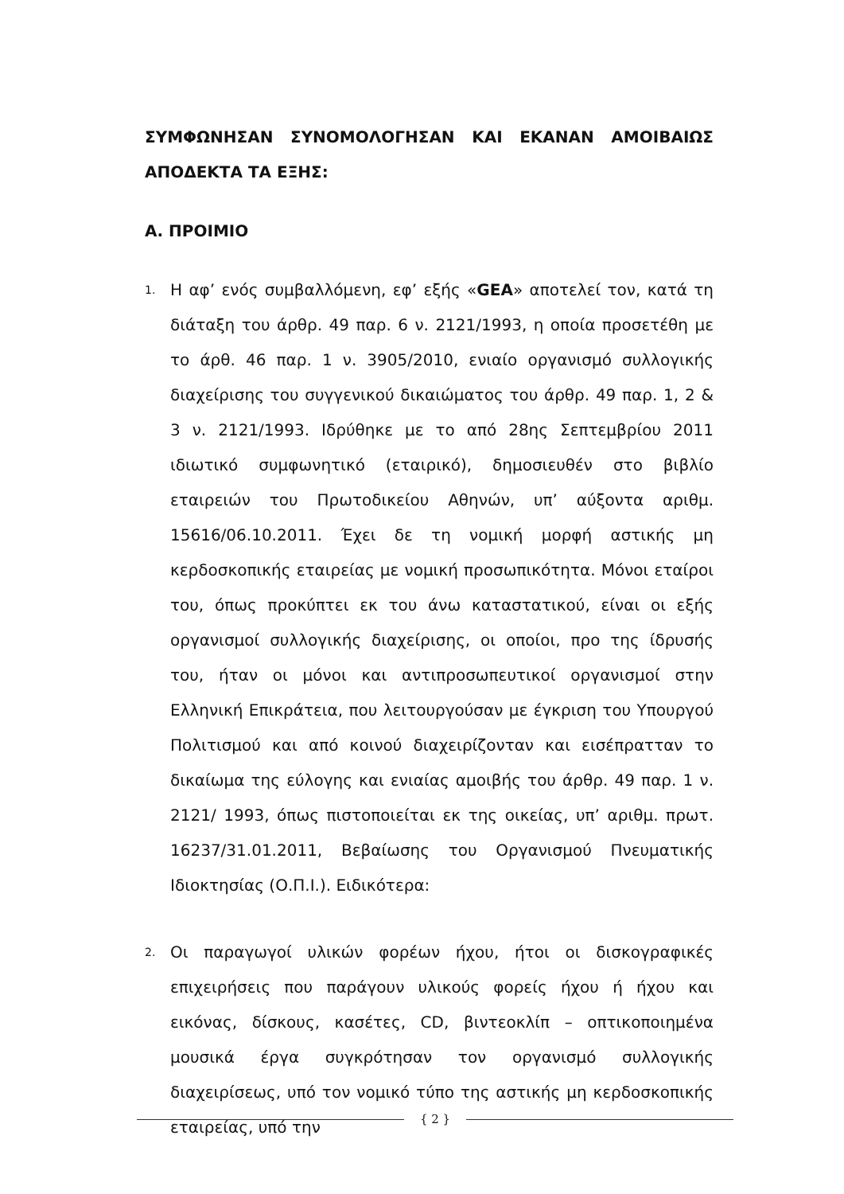ΣΥΜΦΩΝΗΣΑΝ ΣΥΝΟΜΟΛΟΓΗΣΑΝ ΚΑΙ ΕΚΑΝΑΝ ΑΜΟΙΒΑΙΩΣ ΑΠΟΔΕΚΤΑ ΤΑ ΕΞΗΣ:
Α. ΠΡΟΙΜΙΟ
1.
Η αφ’ ενός συμβαλλόμενη, εφ’ εξής «GEA» αποτελεί τον, κατά τη διάταξη του άρθρ. 49 παρ. 6 ν. 2121/1993, η οποία προσετέθη με το άρθ. 46 παρ. 1 ν. 3905/2010, ενιαίο οργανισμό συλλογικής διαχείρισης του συγγενικού δικαιώματος του άρθρ. 49 παρ. 1, 2 & 3 ν. 2121/1993. Ιδρύθηκε με το από 28ης Σεπτεμβρίου 2011 ιδιωτικό συμφωνητικό (εταιρικό), δημοσιευθέν στο βιβλίο εταιρειών του Πρωτοδικείου Αθηνών, υπ’ αύξοντα αριθμ. 15616/06.10.2011. Έχει δε τη νομική μορφή αστικής μη κερδοσκοπικής εταιρείας με νομική προσωπικότητα. Μόνοι εταίροι του, όπως προκύπτει εκ του άνω καταστατικού, είναι οι εξής οργανισμοί συλλογικής διαχείρισης, οι οποίοι, προ της ίδρυσής του, ήταν οι μόνοι και αντιπροσωπευτικοί οργανισμοί στην Ελληνική Επικράτεια, που λειτουργούσαν με έγκριση του Υπουργού Πολιτισμού και από κοινού διαχειρίζονταν και εισέπρατταν το δικαίωμα της εύλογης και ενιαίας αμοιβής του άρθρ. 49 παρ. 1 ν. 2121/ 1993, όπως πιστοποιείται εκ της οικείας, υπ’ αριθμ. πρωτ. 16237/31.01.2011, Βεβαίωσης του Οργανισμού Πνευματικής Ιδιοκτησίας (Ο.Π.Ι.). Ειδικότερα:
2.
Οι παραγωγοί υλικών φορέων ήχου, ήτοι οι δισκογραφικές επιχειρήσεις που παράγουν υλικούς φορείς ήχου ή ήχου και εικόνας, δίσκους, κασέτες, CD, βιντεοκλίπ – οπτικοποιημένα μουσικά έργα συγκρότησαν τον οργανισμό συλλογικής διαχειρίσεως, υπό τον νομικό τύπο της αστικής μη κερδοσκοπικής εταιρείας, υπό την
{ 2 }